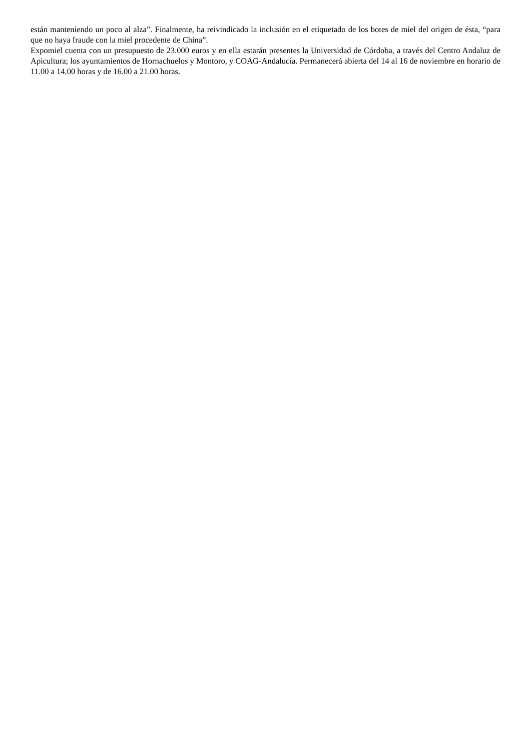están manteniendo un poco al alza”. Finalmente, ha reivindicado la inclusión en el etiquetado de los botes de miel del origen de ésta, “para que no haya fraude con la miel procedente de China”.
Expomiel cuenta con un presupuesto de 23.000 euros y en ella estarán presentes la Universidad de Córdoba, a través del Centro Andaluz de Apicultura; los ayuntamientos de Hornachuelos y Montoro, y COAG-Andalucía. Permanecerá abierta del 14 al 16 de noviembre en horario de 11.00 a 14.00 horas y de 16.00 a 21.00 horas.